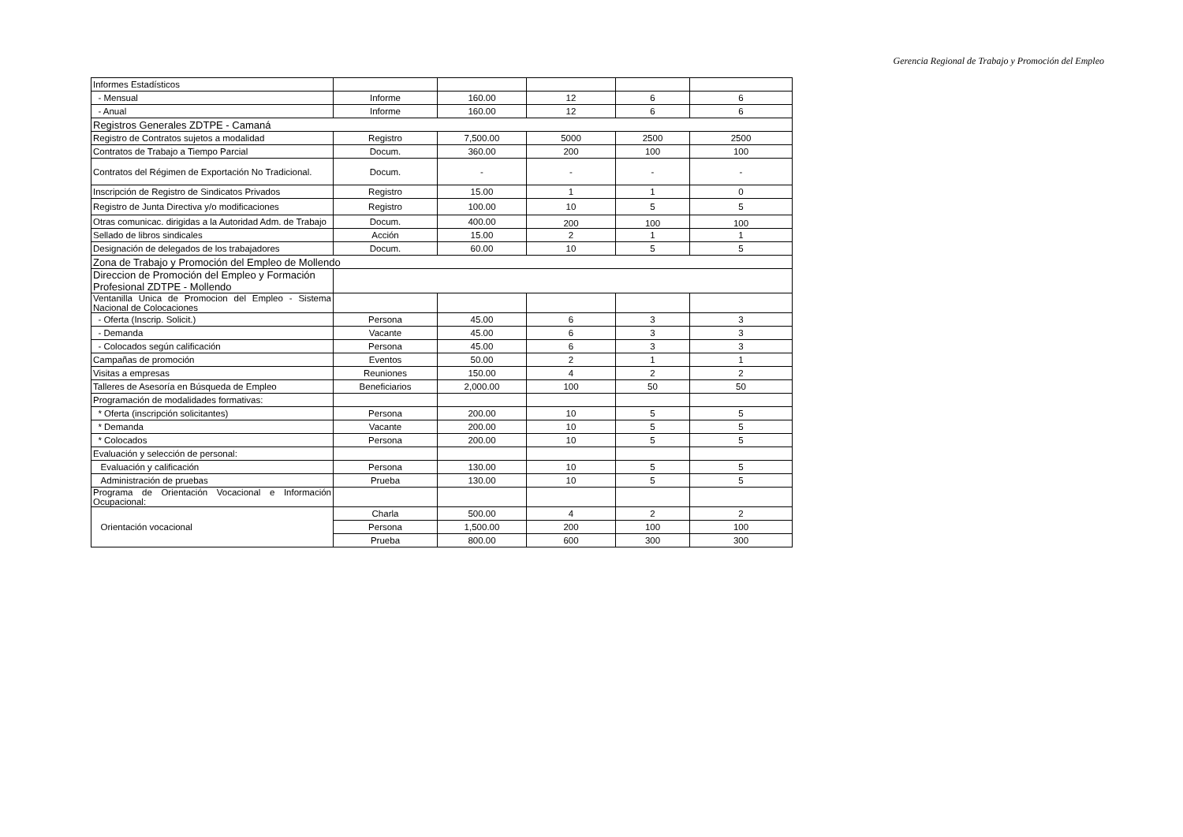Gerencia Regional de Trabajo y Promoción del Empleo
| Informes Estadísticos | | | | | |
| - Mensual | Informe | 160.00 | 12 | 6 | 6 |
| - Anual | Informe | 160.00 | 12 | 6 | 6 |
| Registros Generales ZDTPE - Camaná | | | | | |
| Registro de Contratos sujetos a modalidad | Registro | 7,500.00 | 5000 | 2500 | 2500 |
| Contratos de Trabajo a Tiempo Parcial | Docum. | 360.00 | 200 | 100 | 100 |
| Contratos del Régimen de Exportación No Tradicional. | Docum. | - | - | - | - |
| Inscripción de Registro de Sindicatos Privados | Registro | 15.00 | 1 | 1 | 0 |
| Registro de Junta Directiva y/o modificaciones | Registro | 100.00 | 10 | 5 | 5 |
| Otras comunicac. dirigidas a la Autoridad Adm. de Trabajo | Docum. | 400.00 | 200 | 100 | 100 |
| Sellado de libros sindicales | Acción | 15.00 | 2 | 1 | 1 |
| Designación de delegados de los trabajadores | Docum. | 60.00 | 10 | 5 | 5 |
| Zona de Trabajo y Promoción del Empleo de Mollendo | | | | | |
| Direccion de Promoción del Empleo y Formación Profesional ZDTPE - Mollendo | | | | | |
| Ventanilla Unica de Promocion del Empleo - Sistema Nacional de Colocaciones | | | | | |
| - Oferta (Inscrip. Solicit.) | Persona | 45.00 | 6 | 3 | 3 |
| - Demanda | Vacante | 45.00 | 6 | 3 | 3 |
| - Colocados según calificación | Persona | 45.00 | 6 | 3 | 3 |
| Campañas de promoción | Eventos | 50.00 | 2 | 1 | 1 |
| Visitas a empresas | Reuniones | 150.00 | 4 | 2 | 2 |
| Talleres de Asesoría en Búsqueda de Empleo | Beneficiarios | 2,000.00 | 100 | 50 | 50 |
| Programación de modalidades formativas: | | | | | |
| * Oferta (inscripción solicitantes) | Persona | 200.00 | 10 | 5 | 5 |
| * Demanda | Vacante | 200.00 | 10 | 5 | 5 |
| * Colocados | Persona | 200.00 | 10 | 5 | 5 |
| Evaluación y selección de personal: | | | | | |
| Evaluación y calificación | Persona | 130.00 | 10 | 5 | 5 |
| Administración de pruebas | Prueba | 130.00 | 10 | 5 | 5 |
| Programa de Orientación Vocacional e Información Ocupacional: | | | | | |
| Orientación vocacional | Charla | 500.00 | 4 | 2 | 2 |
| | Persona | 1,500.00 | 200 | 100 | 100 |
| | Prueba | 800.00 | 600 | 300 | 300 |